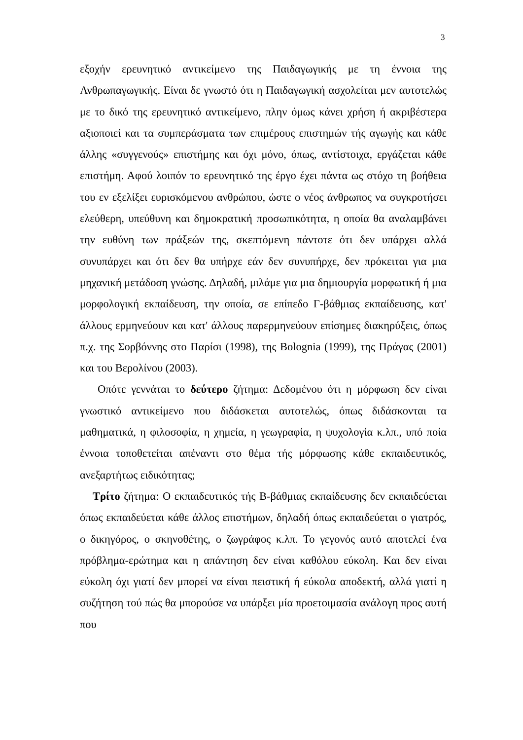3
εξοχήν ερευνητικό αντικείμενο της Παιδαγωγικής με τη έννοια της Ανθρωπαγωγικής. Είναι δε γνωστό ότι η Παιδαγωγική ασχολείται μεν αυτοτελώς με το δικό της ερευνητικό αντικείμενο, πλην όμως κάνει χρήση ή ακριβέστερα αξιοποιεί και τα συμπεράσματα των επιμέρους επιστημών τής αγωγής και κάθε άλλης «συγγενούς» επιστήμης και όχι μόνο, όπως, αντίστοιχα, εργάζεται κάθε επιστήμη. Αφού λοιπόν το ερευνητικό της έργο έχει πάντα ως στόχο τη βοήθεια του εν εξελίξει ευρισκόμενου ανθρώπου, ώστε ο νέος άνθρωπος να συγκροτήσει ελεύθερη, υπεύθυνη και δημοκρατική προσωπικότητα, η οποία θα αναλαμβάνει την ευθύνη των πράξεών της, σκεπτόμενη πάντοτε ότι δεν υπάρχει αλλά συνυπάρχει και ότι δεν θα υπήρχε εάν δεν συνυπήρχε, δεν πρόκειται για μια μηχανική μετάδοση γνώσης. Δηλαδή, μιλάμε για μια δημιουργία μορφωτική ή μια μορφολογική εκπαίδευση, την οποία, σε επίπεδο Γ-βάθμιας εκπαίδευσης, κατ' άλλους ερμηνεύουν και κατ' άλλους παρερμηνεύουν επίσημες διακηρύξεις, όπως π.χ. της Σορβόννης στο Παρίσι (1998), της Bolognia (1999), της Πράγας (2001) και του Βερολίνου (2003).
Οπότε γεννάται το δεύτερο ζήτημα: Δεδομένου ότι η μόρφωση δεν είναι γνωστικό αντικείμενο που διδάσκεται αυτοτελώς, όπως διδάσκονται τα μαθηματικά, η φιλοσοφία, η χημεία, η γεωγραφία, η ψυχολογία κ.λπ., υπό ποία έννοια τοποθετείται απέναντι στο θέμα τής μόρφωσης κάθε εκπαιδευτικός, ανεξαρτήτως ειδικότητας;
Τρίτο ζήτημα: Ο εκπαιδευτικός τής Β-βάθμιας εκπαίδευσης δεν εκπαιδεύεται όπως εκπαιδεύεται κάθε άλλος επιστήμων, δηλαδή όπως εκπαιδεύεται ο γιατρός, ο δικηγόρος, ο σκηνοθέτης, ο ζωγράφος κ.λπ. Το γεγονός αυτό αποτελεί ένα πρόβλημα-ερώτημα και η απάντηση δεν είναι καθόλου εύκολη. Και δεν είναι εύκολη όχι γιατί δεν μπορεί να είναι πειστική ή εύκολα αποδεκτή, αλλά γιατί η συζήτηση τού πώς θα μπορούσε να υπάρξει μία προετοιμασία ανάλογη προς αυτή που